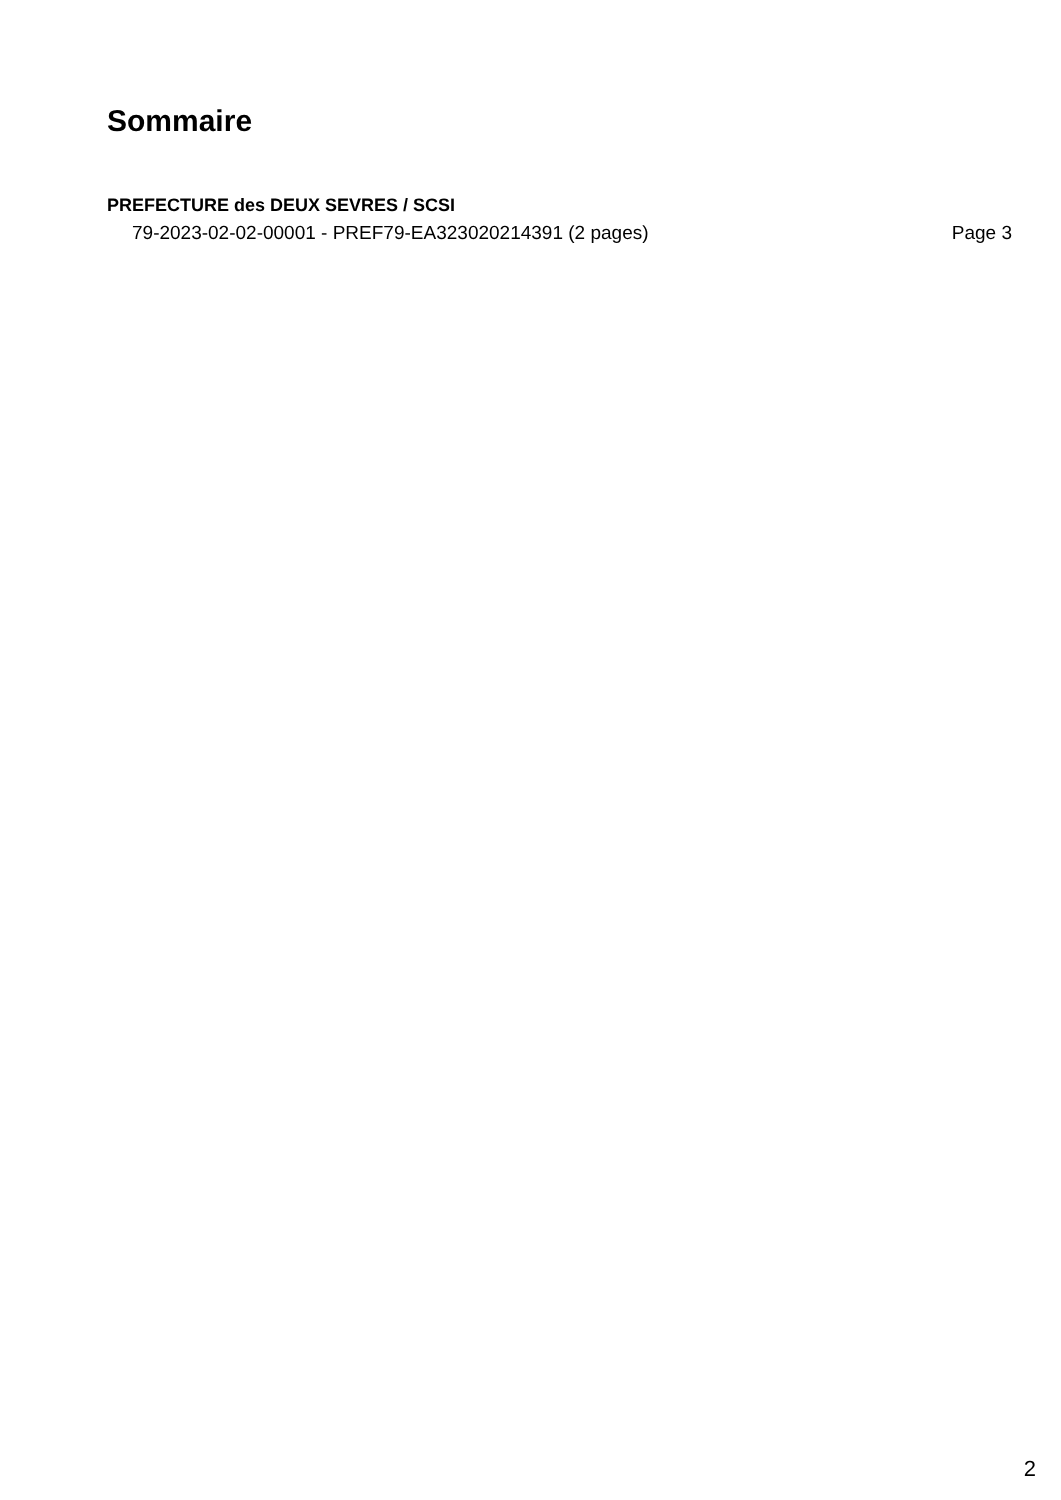Sommaire
PREFECTURE des DEUX SEVRES / SCSI
79-2023-02-02-00001 - PREF79-EA323020214391 (2 pages) Page 3
2